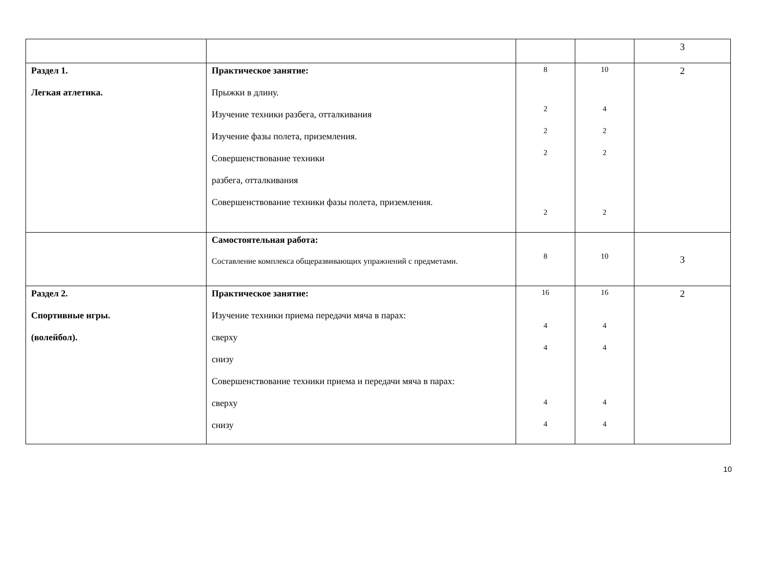| | | | | 3 |
| Раздел 1. Легкая атлетика. | Практическое занятие: Прыжки в длину. Изучение техники разбега, отталкивания Изучение фазы полета, приземления. Совершенствование техники разбега, отталкивания Совершенствование техники фазы полета, приземления. | 8 2 2 2 2 | 10 4 2 2 2 | 2 |
| | Самостоятельная работа: Составление комплекса общеразвивающих упражнений с предметами. | 8 | 10 | 3 |
| Раздел 2. Спортивные игры. (волейбол). | Практическое занятие: Изучение техники приема передачи мяча в парах: сверху снизу Совершенствование техники приема и передачи мяча в парах: сверху снизу | 16 4 4 4 4 | 16 4 4 4 4 | 2 |
10